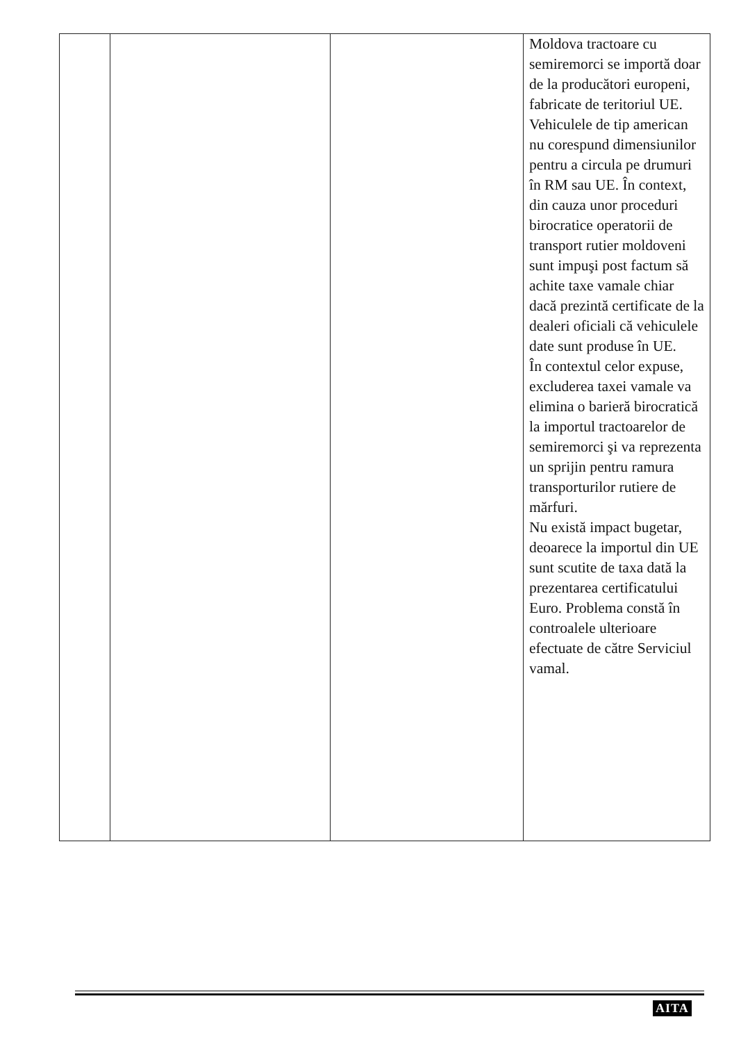| | | | Moldova tractoare cu semiremorci se importă doar de la producători europeni, fabricate de teritoriul UE. Vehiculele de tip american nu corespund dimensiunilor pentru a circula pe drumuri în RM sau UE. În context, din cauza unor proceduri birocratice operatorii de transport rutier moldoveni sunt impuşi post factum să achite taxe vamale chiar dacă prezintă certificate de la dealeri oficiali că vehiculele date sunt produse în UE. În contextul celor expuse, excluderea taxei vamale va elimina o barieră birocratică la importul tractoarelor de semiremorci şi va reprezenta un sprijin pentru ramura transporturilor rutiere de mărfuri. Nu există impact bugetar, deoarece la importul din UE sunt scutite de taxa dată la prezentarea certificatului Euro. Problema constă în controalele ulterioare efectuate de către Serviciul vamal. |
AITA